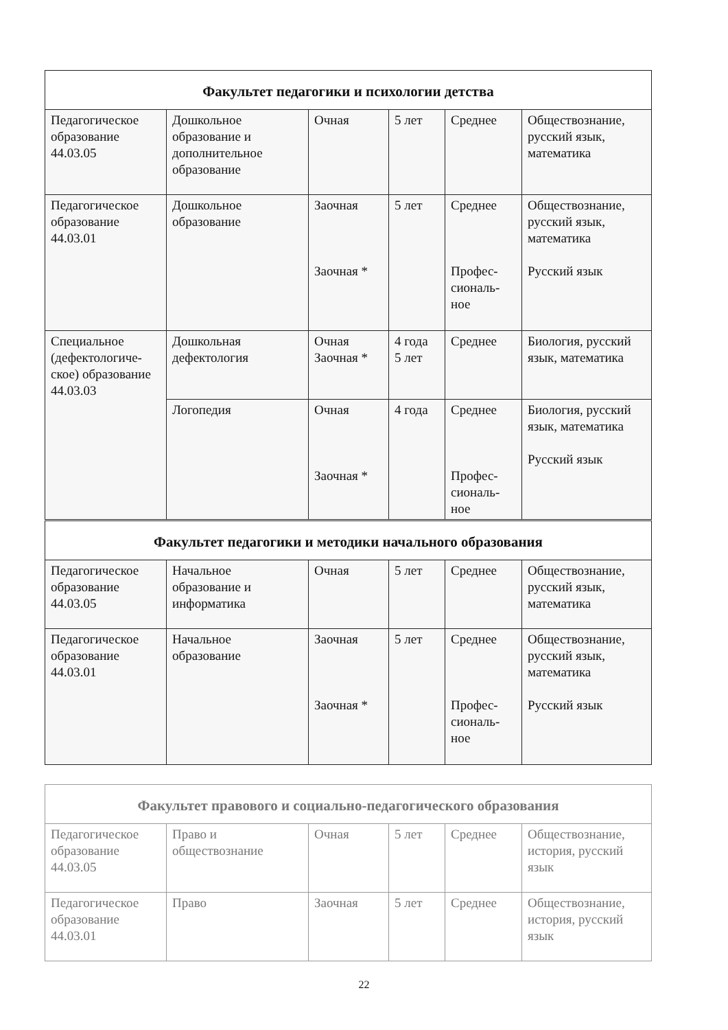| Факультет педагогики и психологии детства | | | | | |
| --- | --- | --- | --- | --- | --- |
| Педагогическое образование 44.03.05 | Дошкольное образование и дополнительное образование | Очная | 5 лет | Среднее | Обществознание, русский язык, математика |
| Педагогическое образование 44.03.01 | Дошкольное образование | Заочная Заочная * | 5 лет | Среднее Профес-сиональ-ное | Обществознание, русский язык, математика Русский язык |
| Специальное (дефектологиче-ское) образование 44.03.03 | Дошкольная дефектология | Очная Заочная * | 4 года 5 лет | Среднее | Биология, русский язык, математика |
| | Логопедия | Очная Заочная * | 4 года | Среднее Профес-сиональ-ное | Биология, русский язык, математика Русский язык |
| Факультет педагогики и методики начального образования | | | | | |
| --- | --- | --- | --- | --- | --- |
| Педагогическое образование 44.03.05 | Начальное образование и информатика | Очная | 5 лет | Среднее | Обществознание, русский язык, математика |
| Педагогическое образование 44.03.01 | Начальное образование | Заочная Заочная * | 5 лет | Среднее Профес-сиональ-ное | Обществознание, русский язык, математика Русский язык |
| Факультет правового и социально-педагогического образования | | | | | |
| --- | --- | --- | --- | --- | --- |
| Педагогическое образование 44.03.05 | Право и обществознание | Очная | 5 лет | Среднее | Обществознание, история, русский язык |
| Педагогическое образование 44.03.01 | Право | Заочная | 5 лет | Среднее | Обществознание, история, русский язык |
22